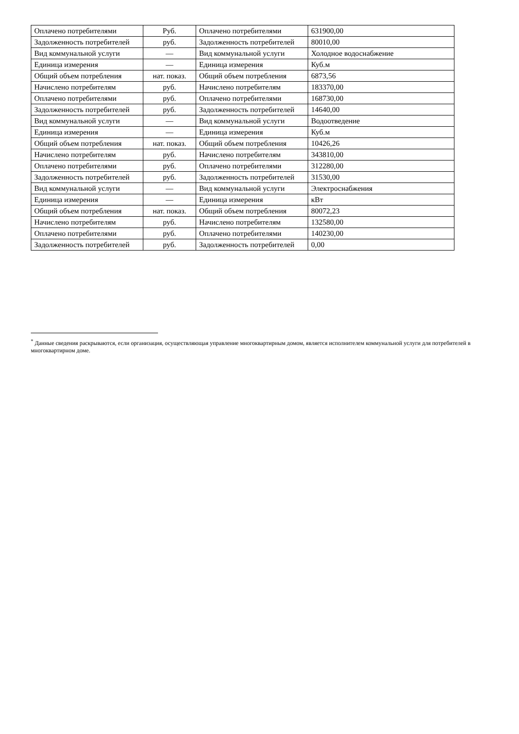| Оплачено потребителями | Руб. | Оплачено потребителями | 631900,00 |
| Задолженность потребителей | руб. | Задолженность потребителей | 80010,00 |
| Вид коммунальной услуги | — | Вид коммунальной услуги | Холодное водоснабжение |
| Единица измерения | — | Единица измерения | Куб.м |
| Общий объем потребления | нат. показ. | Общий объем потребления | 6873,56 |
| Начислено потребителям | руб. | Начислено потребителям | 183370,00 |
| Оплачено потребителями | руб. | Оплачено потребителями | 168730,00 |
| Задолженность потребителей | руб. | Задолженность потребителей | 14640,00 |
| Вид коммунальной услуги | — | Вид коммунальной услуги | Водоотведение |
| Единица измерения | — | Единица измерения | Куб.м |
| Общий объем потребления | нат. показ. | Общий объем потребления | 10426,26 |
| Начислено потребителям | руб. | Начислено потребителям | 343810,00 |
| Оплачено потребителями | руб. | Оплачено потребителями | 312280,00 |
| Задолженность потребителей | руб. | Задолженность потребителей | 31530,00 |
| Вид коммунальной услуги | — | Вид коммунальной услуги | Электроснабжения |
| Единица измерения | — | Единица измерения | кВт |
| Общий объем потребления | нат. показ. | Общий объем потребления | 80072,23 |
| Начислено потребителям | руб. | Начислено потребителям | 132580,00 |
| Оплачено потребителями | руб. | Оплачено потребителями | 140230,00 |
| Задолженность потребителей | руб. | Задолженность потребителей | 0,00 |
<sup>*</sup> Данные сведения раскрываются, если организация, осуществляющая управление многоквартирным домом, является исполнителем коммунальной услуги для потребителей в многоквартирном доме.